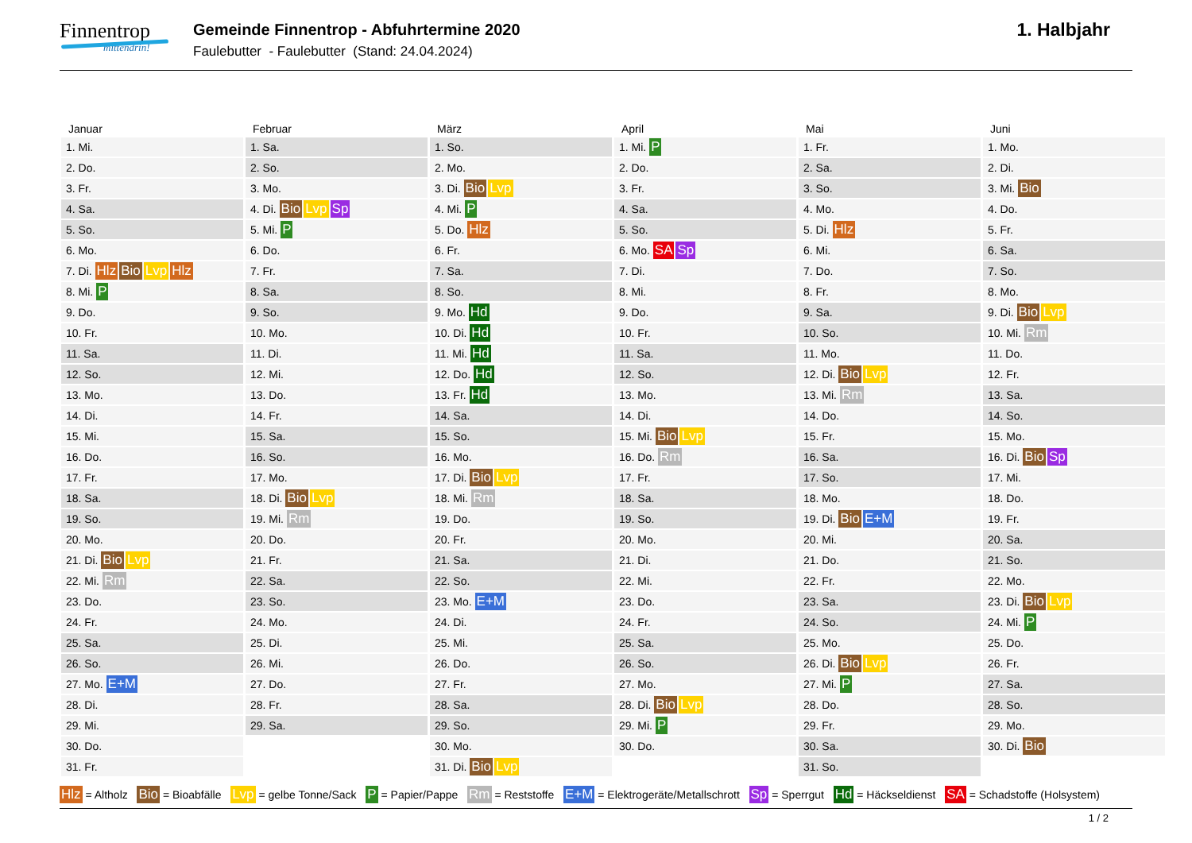Finnentrop
mittendrin!
Gemeinde Finnentrop - Abfuhrtermine 2020
Faulebutter - Faulebutter (Stand: 24.04.2024)
1. Halbjahr
| Januar | Februar | März | April | Mai | Juni |
| --- | --- | --- | --- | --- | --- |
| 1. Mi. | 1. Sa. | 1. So. | 1. Mi. P | 1. Fr. | 1. Mo. |
| 2. Do. | 2. So. | 2. Mo. | 2. Do. | 2. Sa. | 2. Di. |
| 3. Fr. | 3. Mo. | 3. Di. Bio Lvp | 3. Fr. | 3. So. | 3. Mi. Bio |
| 4. Sa. | 4. Di. Bio Lvp Sp | 4. Mi. P | 4. Sa. | 4. Mo. | 4. Do. |
| 5. So. | 5. Mi. P | 5. Do. Hlz | 5. So. | 5. Di. Hlz | 5. Fr. |
| 6. Mo. | 6. Do. | 6. Fr. | 6. Mo. SA Sp | 6. Mi. | 6. Sa. |
| 7. Di. Hlz Bio Lvp Hlz | 7. Fr. | 7. Sa. | 7. Di. | 7. Do. | 7. So. |
| 8. Mi. P | 8. Sa. | 8. So. | 8. Mi. | 8. Fr. | 8. Mo. |
| 9. Do. | 9. So. | 9. Mo. Hd | 9. Do. | 9. Sa. | 9. Di. Bio Lvp |
| 10. Fr. | 10. Mo. | 10. Di. Hd | 10. Fr. | 10. So. | 10. Mi. Rm |
| 11. Sa. | 11. Di. | 11. Mi. Hd | 11. Sa. | 11. Mo. | 11. Do. |
| 12. So. | 12. Mi. | 12. Do. Hd | 12. So. | 12. Di. Bio Lvp | 12. Fr. |
| 13. Mo. | 13. Do. | 13. Fr. Hd | 13. Mo. | 13. Mi. Rm | 13. Sa. |
| 14. Di. | 14. Fr. | 14. Sa. | 14. Di. | 14. Do. | 14. So. |
| 15. Mi. | 15. Sa. | 15. So. | 15. Mi. Bio Lvp | 15. Fr. | 15. Mo. |
| 16. Do. | 16. So. | 16. Mo. | 16. Do. Rm | 16. Sa. | 16. Di. Bio Sp |
| 17. Fr. | 17. Mo. | 17. Di. Bio Lvp | 17. Fr. | 17. So. | 17. Mi. |
| 18. Sa. | 18. Di. Bio Lvp | 18. Mi. Rm | 18. Sa. | 18. Mo. | 18. Do. |
| 19. So. | 19. Mi. Rm | 19. Do. | 19. So. | 19. Di. Bio E+M | 19. Fr. |
| 20. Mo. | 20. Do. | 20. Fr. | 20. Mo. | 20. Mi. | 20. Sa. |
| 21. Di. Bio Lvp | 21. Fr. | 21. Sa. | 21. Di. | 21. Do. | 21. So. |
| 22. Mi. Rm | 22. Sa. | 22. So. | 22. Mi. | 22. Fr. | 22. Mo. |
| 23. Do. | 23. So. | 23. Mo. E+M | 23. Do. | 23. Sa. | 23. Di. Bio Lvp |
| 24. Fr. | 24. Mo. | 24. Di. | 24. Fr. | 24. So. | 24. Mi. P |
| 25. Sa. | 25. Di. | 25. Mi. | 25. Sa. | 25. Mo. | 25. Do. |
| 26. So. | 26. Mi. | 26. Do. | 26. So. | 26. Di. Bio Lvp | 26. Fr. |
| 27. Mo. E+M | 27. Do. | 27. Fr. | 27. Mo. | 27. Mi. P | 27. Sa. |
| 28. Di. | 28. Fr. | 28. Sa. | 28. Di. Bio Lvp | 28. Do. | 28. So. |
| 29. Mi. | 29. Sa. | 29. So. | 29. Mi. P | 29. Fr. | 29. Mo. |
| 30. Do. | | 30. Mo. | 30. Do. | 30. Sa. | 30. Di. Bio |
| 31. Fr. | | 31. Di. Bio Lvp | | 31. So. | |
Hlz = Altholz Bio = Bioabfälle Lvp = gelbe Tonne/Sack P = Papier/Pappe Rm = Reststoffe E+M = Elektrogeräte/Metallschrott Sp = Sperrgut Hd = Häckseldienst SA = Schadstoffe (Holsystem)
1 / 2